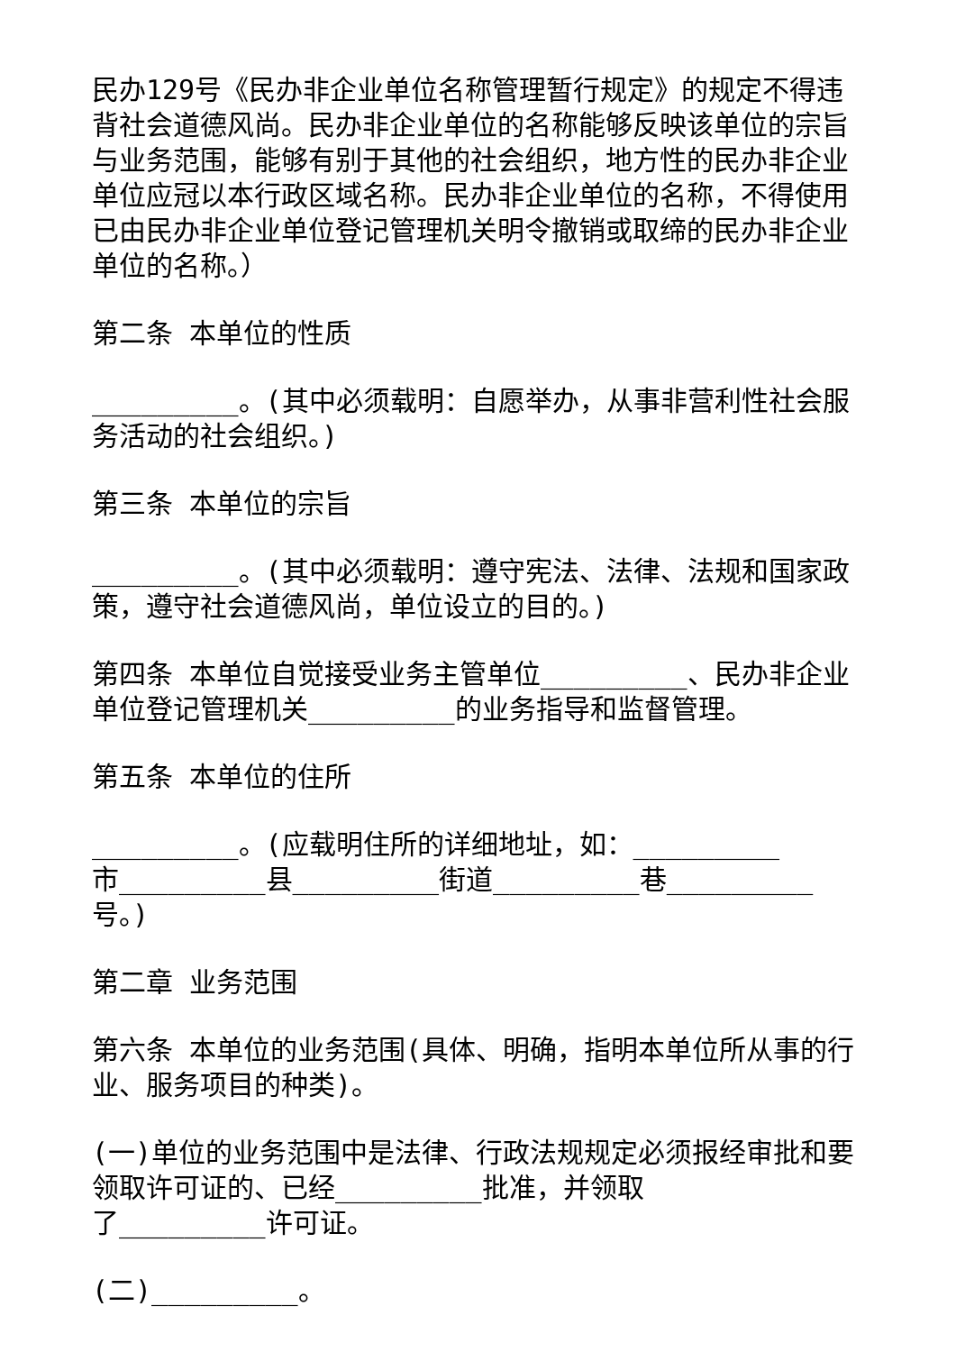民办129号《民办非企业单位名称管理暂行规定》的规定不得违背社会道德风尚。民办非企业单位的名称能够反映该单位的宗旨与业务范围，能够有别于其他的社会组织，地方性的民办非企业单位应冠以本行政区域名称。民办非企业单位的名称，不得使用已由民办非企业单位登记管理机关明令撤销或取缔的民办非企业单位的名称。）
第二条 本单位的性质
_________。(其中必须载明：自愿举办，从事非营利性社会服务活动的社会组织。)
第三条 本单位的宗旨
_________。(其中必须载明：遵守宪法、法律、法规和国家政策，遵守社会道德风尚，单位设立的目的。)
第四条 本单位自觉接受业务主管单位_________、民办非企业单位登记管理机关_________的业务指导和监督管理。
第五条 本单位的住所
_________。(应载明住所的详细地址，如：_________
市_________县_________街道_________巷_________号。)
第二章 业务范围
第六条 本单位的业务范围(具体、明确，指明本单位所从事的行业、服务项目的种类)。
(一)单位的业务范围中是法律、行政法规规定必须报经审批和要领取许可证的、已经_________批准，并领取
了_________许可证。
(二)_________。